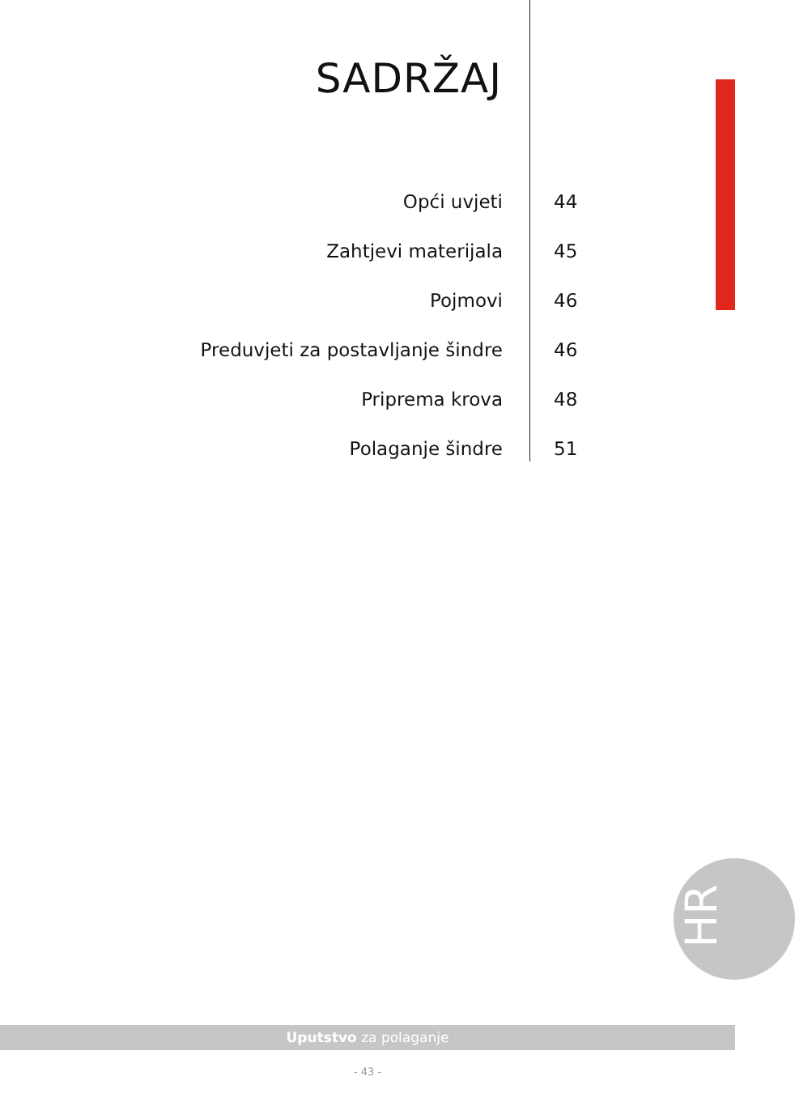SADRŽAJ
Opći uvjeti 44
Zahtjevi materijala 45
Pojmovi 46
Preduvjeti za postavljanje šindre 46
Priprema krova 48
Polaganje šindre 51
HR
Uputstvo za polaganje
- 43 -